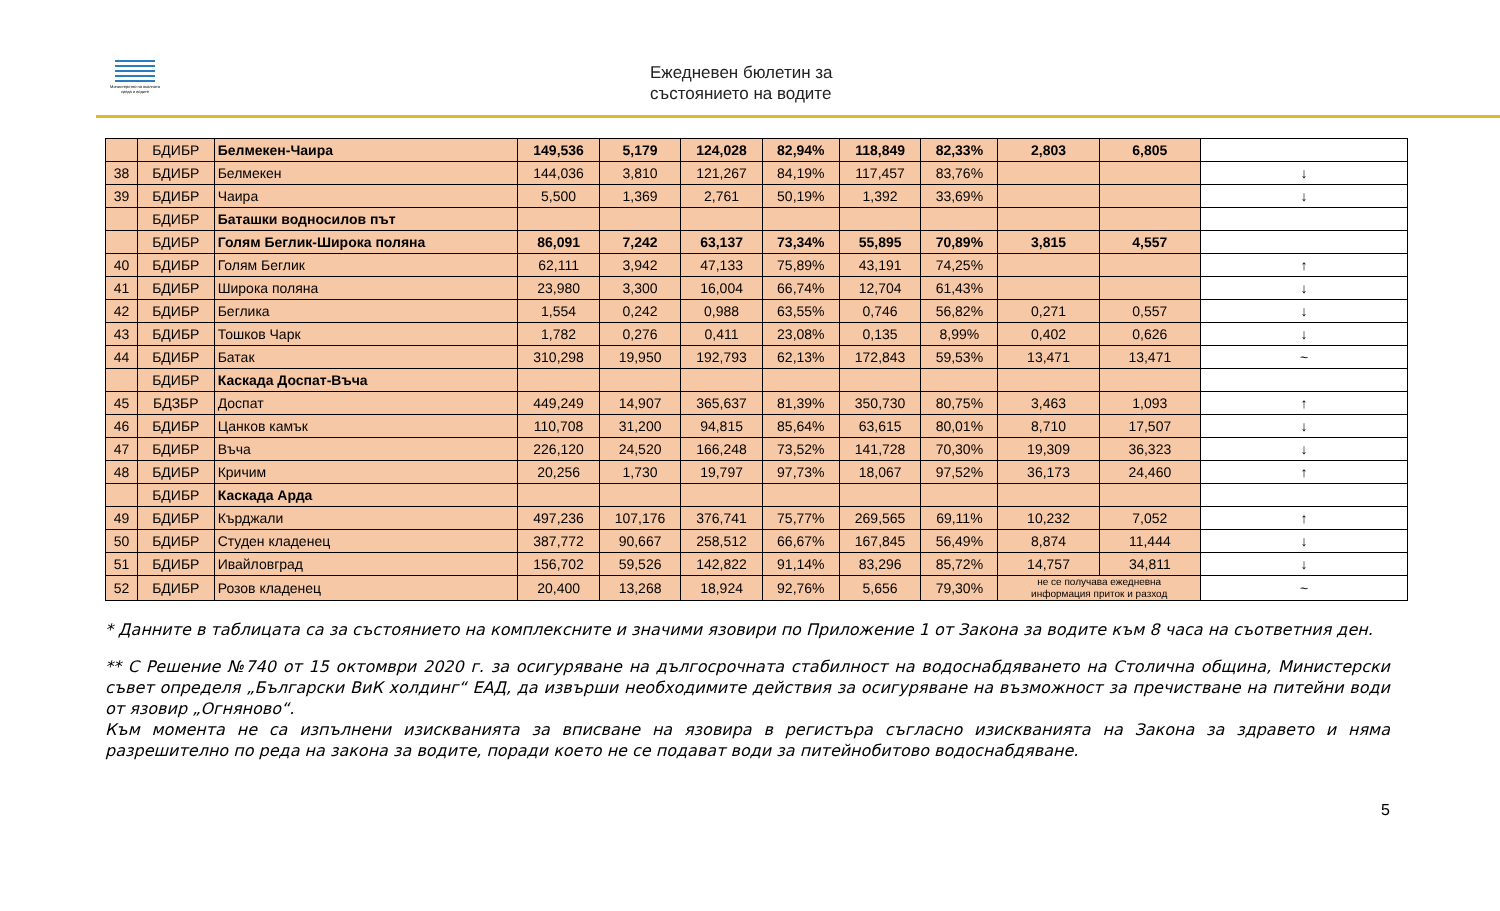Министерство на околната среда и водите
Ежедневен бюлетин за
състоянието на водите
| | БДИБР | Белмекен-Чаира | 149,536 | 5,179 | 124,028 | 82,94% | 118,849 | 82,33% | 2,803 | 6,805 | |
| 38 | БДИБР | Белмекен | 144,036 | 3,810 | 121,267 | 84,19% | 117,457 | 83,76% | | | ↓ |
| 39 | БДИБР | Чаира | 5,500 | 1,369 | 2,761 | 50,19% | 1,392 | 33,69% | | | ↓ |
| | БДИБР | Баташки водносилов път | | | | | | | | | |
| | БДИБР | Голям Беглик-Широка поляна | 86,091 | 7,242 | 63,137 | 73,34% | 55,895 | 70,89% | 3,815 | 4,557 | |
| 40 | БДИБР | Голям Беглик | 62,111 | 3,942 | 47,133 | 75,89% | 43,191 | 74,25% | | | ↑ |
| 41 | БДИБР | Широка поляна | 23,980 | 3,300 | 16,004 | 66,74% | 12,704 | 61,43% | | | ↓ |
| 42 | БДИБР | Беглика | 1,554 | 0,242 | 0,988 | 63,55% | 0,746 | 56,82% | 0,271 | 0,557 | ↓ |
| 43 | БДИБР | Тошков Чарк | 1,782 | 0,276 | 0,411 | 23,08% | 0,135 | 8,99% | 0,402 | 0,626 | ↓ |
| 44 | БДИБР | Батак | 310,298 | 19,950 | 192,793 | 62,13% | 172,843 | 59,53% | 13,471 | 13,471 | ~ |
| | БДИБР | Каскада Доспат-Въча | | | | | | | | | |
| 45 | БДЗБР | Доспат | 449,249 | 14,907 | 365,637 | 81,39% | 350,730 | 80,75% | 3,463 | 1,093 | ↑ |
| 46 | БДИБР | Цанков камък | 110,708 | 31,200 | 94,815 | 85,64% | 63,615 | 80,01% | 8,710 | 17,507 | ↓ |
| 47 | БДИБР | Въча | 226,120 | 24,520 | 166,248 | 73,52% | 141,728 | 70,30% | 19,309 | 36,323 | ↓ |
| 48 | БДИБР | Кричим | 20,256 | 1,730 | 19,797 | 97,73% | 18,067 | 97,52% | 36,173 | 24,460 | ↑ |
| | БДИБР | Каскада Арда | | | | | | | | | |
| 49 | БДИБР | Кърджали | 497,236 | 107,176 | 376,741 | 75,77% | 269,565 | 69,11% | 10,232 | 7,052 | ↑ |
| 50 | БДИБР | Студен кладенец | 387,772 | 90,667 | 258,512 | 66,67% | 167,845 | 56,49% | 8,874 | 11,444 | ↓ |
| 51 | БДИБР | Ивайловград | 156,702 | 59,526 | 142,822 | 91,14% | 83,296 | 85,72% | 14,757 | 34,811 | ↓ |
| 52 | БДИБР | Розов кладенец | 20,400 | 13,268 | 18,924 | 92,76% | 5,656 | 79,30% | не се получава ежедневна информация приток и разход | | ~ |
* Данните в таблицата са за състоянието на комплексните и значими язовири по Приложение 1 от Закона за водите към 8 часа на съответния ден.
** С Решение №740 от 15 октомври 2020 г. за осигуряване на дългосрочната стабилност на водоснабдяването на Столична община, Министерски съвет определя „Български ВиК холдинг“ ЕАД, да извърши необходимите действия за осигуряване на възможност за пречистване на питейни води от язовир „Огняново“.
Към момента не са изпълнени изискванията за вписване на язовира в регистъра съгласно изискванията на Закона за здравето и няма разрешително по реда на закона за водите, поради което не се подават води за питейнобитово водоснабдяване.
5